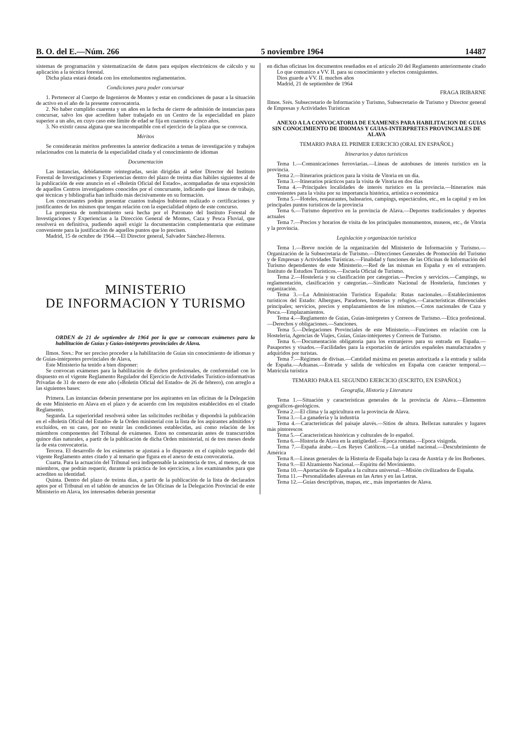B. O. del E.—Núm. 266 5 noviembre 1964 14487
sistemas de programación y sistematización de datos para equipos electrónicos de cálculo y su aplicación a la técnica forestal.
Dicha plaza estará dotada con los emolumentos reglamentarios.
Condiciones para poder concursar
1. Pertenecer al Cuerpo de Ingenieros de Montes y estar en condiciones de pasar a la situación de activo en el año de la presente convocatoria.
2. No haber cumplido cuarenta y un años en la fecha de cierre de admisión de instancias para concursar, salvo los que acrediten haber trabajado en un Centro de la especialidad en plazo superior a un año, en cuyo caso este límite de edad se fija en cuarenta y cinco años.
3. No existir causa alguna que sea incompatible con el ejercicio de la plaza que se convoca.
Méritos
Se considerarán méritos preferentes la anterior dedicación a temas de investigación y trabajos relacionados con la materia de la especialidad citada y el conocimiento de idiomas
Documentación
Las instancias, debidamente reintegradas, serán dirigidas al señor Director del Instituto Forestal de Investigaciones y Experiencias dentro del plazo de treinta días hábiles siguientes al de la publicación de este anuncio en el «Boletín Oficial del Estado», acompañadas de una exposición de aquellos Centros investigadores conocidos por el concursante, indicando qué líneas de trábajo, qué técnicas y bibliografía han influído más decisivamente en su formación.
Los concursantes podrán presentar cuantos trabajos hubieran realizado o certificaciones y justificantes de los mismos que tengan relación con la especialidad objeto de este concurso.
La propuesta de nombramiento será hecha por el Patronato del Instituto Forestal de Investigaciones y Experiencias a la Dirección General de Montes, Caza y Pesca Fluvial, que resolverá en definitiva, pudiendo aquél exigir la documentación complementaria que estimase conveniente para la justificación de aquellos puntos que lo precisen.
Madrid, 15 de octubre de 1964.—El Director general, Salvador Sánchez-Herrera.
MINISTERIO
DE INFORMACION Y TURISMO
ORDEN de 21 de septiembre de 1964 por la que se convocan exámenes para la habilitación de Guías y Guías-intérpretes provinciales de Alava.
Ilmos. Sres.: Por ser preciso proceder a la habilitación de Guías sin conocimiento de idiomas y de Guías-intérpretes provinciales de Alava,
Este Ministerio ha tenido a bien disponer:
Se convocan exámenes para la habilitación de dichos profesionales, de conformidad con lo dispuesto en el vigente Reglamento Regulador del Ejercicio de Actividades Turístico-informativas Privadas de 31 de enero de este año («Boletín Oficial del Estado» de 26 de febrero), con arreglo a las siguientes bases:
Primera. Las instancias deberán presentarse por los aspirantes en las oficinas de la Delegación de este Ministerio en Alava en el plazo y de acuerdo con los requisitos establecidos en el citado Reglamento.
Segunda. La superioridad resolverá sobre las solicitudes recibidas y dispondrá la publicación en el «Boletín Oficial del Estado» de la Orden ministerial con la lista de los aspirantes admitidos y excluídos, en su caso, por no reunir las condiciones establecidas, así como relación de los miembros componentes del Tribunal de exámenes. Estos no comenzarán antes de transcurridos quince días naturales, a partir de la publicación de dicha Orden ministerial, ni de tres meses desde la de esta convocatoria.
Tercera. El desarrollo de los exámenes se ajustará a lo dispuesto en el capítulo segundo del vigente Reglamento antes citado y al temario que figura en el anexo de esta convocatoria.
Cuarta. Para la actuación del Tribunal será indispensable la asistencia de tres, al menos, de sus miembros, que podrán requerir, durante la práctica de los ejercicios, a los examinandos para que acrediten su identidad.
Quinta. Dentro del plazo de treinta días, a partir de la publicación de la lista de declarados aptos por el Tribunal en el tablón de anuncios de las Oficinas de la Delegación Provincial de este Ministerio en Alava, los interesados deberán presentar
en dichas oficinas los documentos reseñados en el artículo 20 del Reglamento anteriormente citado
Lo que comunico a VV. II. para su conocimiento y efectos consiguientes.
Dios guarde a VV. II. muchos años
Madrid, 21 de septiembre de 1964
FRAGA IRIBARNE
Ilmos. Srés. Subsecretario de Información y Turismo, Subsecretario de Turismo y Director general de Empresas y Actividades Turísticas
ANEXO A LA CONVOCATORIA DE EXAMENES PARA HABILITACION DE GUIAS SIN CONOCIMIENTO DE IDIOMAS Y GUIAS-INTERPRETES PROVINCIALES DE ALAVA
TEMARIO PARA EL PRIMER EJERCICIO (ORAL EN ESPAÑOL)
Itinerarios y datos turísticos
Tema 1.—Comunicaciones ferroviarias.—Líneas de autobuses de interés turístico en la provincia.
Tema 2.—Itinerarios prácticos para la visita de Vitoria en un día.
Tema 3.—Itinerarios prácticos para la visita de Vitoria en dos días
Tema 4.—Principales localidades de interés turístico en la provincia.—Itinerarios más convenientes para la visita por su importancia histórica, artística o económica
Tema 5.—Hoteles, restaurantes, balnearios, campings, espectáculos, etc., en la capital y en los principales puntos turísticos de la provincia
Tema 6.—Turismo deportivo en la provincia de Alava.—Deportes tradicionales y deportes actuales
Tema 7.—Precios y horarios de visita de los principales monumentos, museos, etc., de Vitoria y la provincia.
Legislación y organización turística
Tema 1.—Breve noción de la organización del Ministerio de Información y Turismo.—Organización de la Subsecretaría de Turismo.—Direcciones Generales de Promoción del Turismo y de Empresas y Actividades Turísticas.—Finalidad y funciones de las Oficinas de Información del Turismo dependientes de este Ministerio.—Red de las mismas en España y en el extranjero. Instituto de Estudios Turísticos.—Escuela Oficial de Turismo.
Tema 2.—Hostelería y su clasificación por categorías.—Precios y servicios.—Campings, su reglamentación, clasificación y categorías.—Sindicato Nacional de Hostelería, funciones y organización.
Tema 3.—La Administración Turística Española: Rutas nacionales.—Establecimientos turísticos del Estado: Albergues, Paradores, hosterías y refugios.—Características diferenciales principales; servicios, precios y emplazamientos de los mismos.—Cotos nacionales de Caza y Pesca.—Emplazamientos.
Tema 4.—Reglamento de Guías, Guías-intérpretes y Correos de Turismo.—Etica profesional.—Derechos y obligaciones.—Sanciones.
Tema 5.—Delegaciones Provinciales de este Ministerio.—Funciones en relación con la Hostelería, Agencias de Viajes, Guías, Guías-intérpretes y Correos de Turismo.
Tema 6.—Documentación obligatoria para los extranjeros para su entrada en España.—Pasaportes y visados.—Facilidades para la exportación de artículos españoles manufacturados y adquiridos por turistas.
Tema 7.—Régimen de divisas.—Cantidad máxima en pesetas autorizada a la entrada y salida de España.—Aduanas.—Entrada y salida de vehículos en España con carácter temporal.—Matrícula turística
TEMARIO PARA EL SEGUNDO EJERCICIO (ESCRITO, EN ESPAÑOL)
Geografía, Historia y Literatura
Tema 1.—Situación y características generales de la provincia de Alava.—Elementos geográficos-geológicos.
Tema 2.—El clima y la agricultura en la provincia de Alava.
Tema 3.—La ganadería y la industria
Tema 4.—Características del paisaje alavés.—Sitios de altura. Bellezas naturales y lugares más pintorescos
Tema 5.—Características históricas y culturales de lo español.
Tema 6.—Historia de Alava en la antigüedad.—Epoca romana.—Epoca visigoda.
Tema 7.—España árabe.—Los Reyes Católicos.—La unidad nacional.—Descubrimiento de América
Tema 8.—Líneas generales de la Historia de España bajo la casa de Austria y de los Borbones.
Tema 9.—El Alzamiento Nacional.—Espíritu del Movimiento.
Tema 10.—Aportación de España a la cultura universal.—Misión civilizadora de España.
Tema 11.—Personalidades alavesas en las Artes y en las Letras.
Tema 12.—Guías descriptivas, mapas, etc., más importantes de Alava.